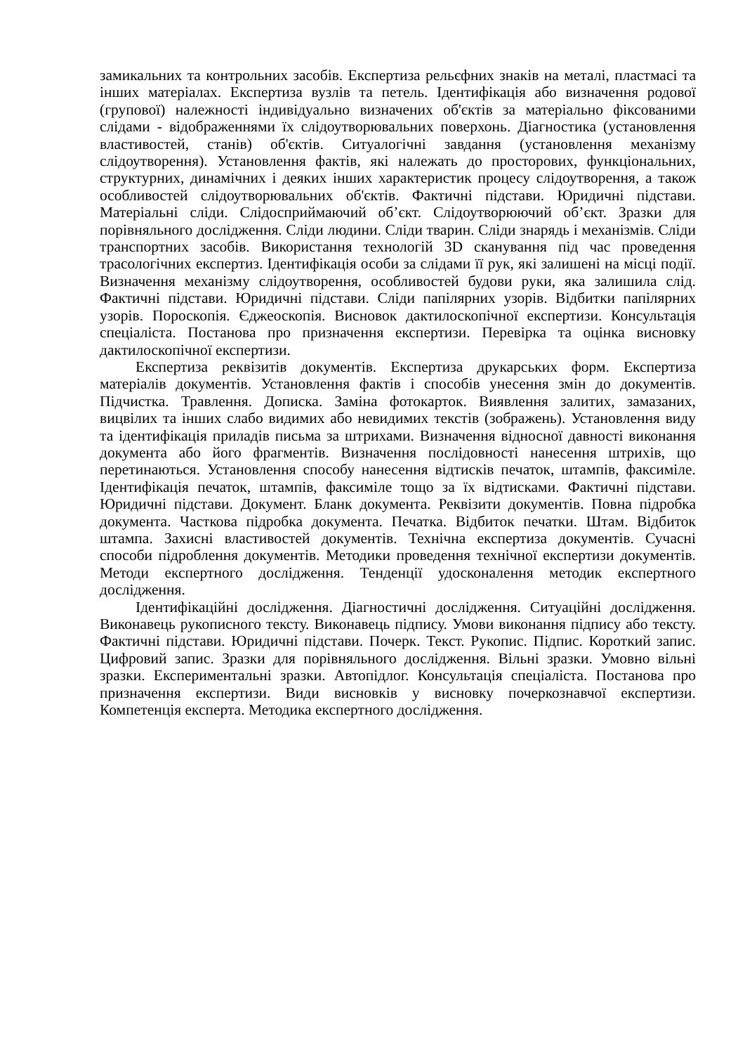замикальних та контрольних засобів. Експертиза рельєфних знаків на металі, пластмасі та інших матеріалах. Експертиза вузлів та петель. Ідентифікація або визначення родової (групової) належності індивідуально визначених об'єктів за матеріально фіксованими слідами - відображеннями їх слідоутворювальних поверхонь. Діагностика (установлення властивостей, станів) об'єктів. Ситуалогічні завдання (установлення механізму слідоутворення). Установлення фактів, які належать до просторових, функціональних, структурних, динамічних і деяких інших характеристик процесу слідоутворення, а також особливостей слідоутворювальних об'єктів. Фактичні підстави. Юридичні підстави. Матеріальні сліди. Слідосприймаючий об’єкт. Слідоутворюючий об’єкт. Зразки для порівняльного дослідження. Сліди людини. Сліди тварин. Сліди знарядь і механізмів. Сліди транспортних засобів. Використання технологій 3D сканування під час проведення трасологічних експертиз. Ідентифікація особи за слідами її рук, які залишені на місці події. Визначення механізму слідоутворення, особливостей будови руки, яка залишила слід. Фактичні підстави. Юридичні підстави. Сліди папілярних узорів. Відбитки папілярних узорів. Пороскопія. Єджеоскопія. Висновок дактилоскопічної експертизи. Консультація спеціаліста. Постанова про призначення експертизи. Перевірка та оцінка висновку дактилоскопічної експертизи.
Експертиза реквізитів документів. Експертиза друкарських форм. Експертиза матеріалів документів. Установлення фактів і способів унесення змін до документів. Підчистка. Травлення. Дописка. Заміна фотокарток. Виявлення залитих, замазаних, вицвілих та інших слабо видимих або невидимих текстів (зображень). Установлення виду та ідентифікація приладів письма за штрихами. Визначення відносної давності виконання документа або його фрагментів. Визначення послідовності нанесення штрихів, що перетинаються. Установлення способу нанесення відтисків печаток, штампів, факсиміле. Ідентифікація печаток, штампів, факсиміле тощо за їх відтисками. Фактичні підстави. Юридичні підстави. Документ. Бланк документа. Реквізити документів. Повна підробка документа. Часткова підробка документа. Печатка. Відбиток печатки. Штам. Відбиток штампа. Захисні властивостей документів. Технічна експертиза документів. Сучасні способи підроблення документів. Методики проведення технічної експертизи документів. Методи експертного дослідження. Тенденції удосконалення методик експертного дослідження.
Ідентифікаційні дослідження. Діагностичні дослідження. Ситуаційні дослідження. Виконавець рукописного тексту. Виконавець підпису. Умови виконання підпису або тексту. Фактичні підстави. Юридичні підстави. Почерк. Текст. Рукопис. Підпис. Короткий запис. Цифровий запис. Зразки для порівняльного дослідження. Вільні зразки. Умовно вільні зразки. Експериментальні зразки. Автопідлог. Консультація спеціаліста. Постанова про призначення експертизи. Види висновків у висновку почеркознавчої експертизи. Компетенція експерта. Методика експертного дослідження.